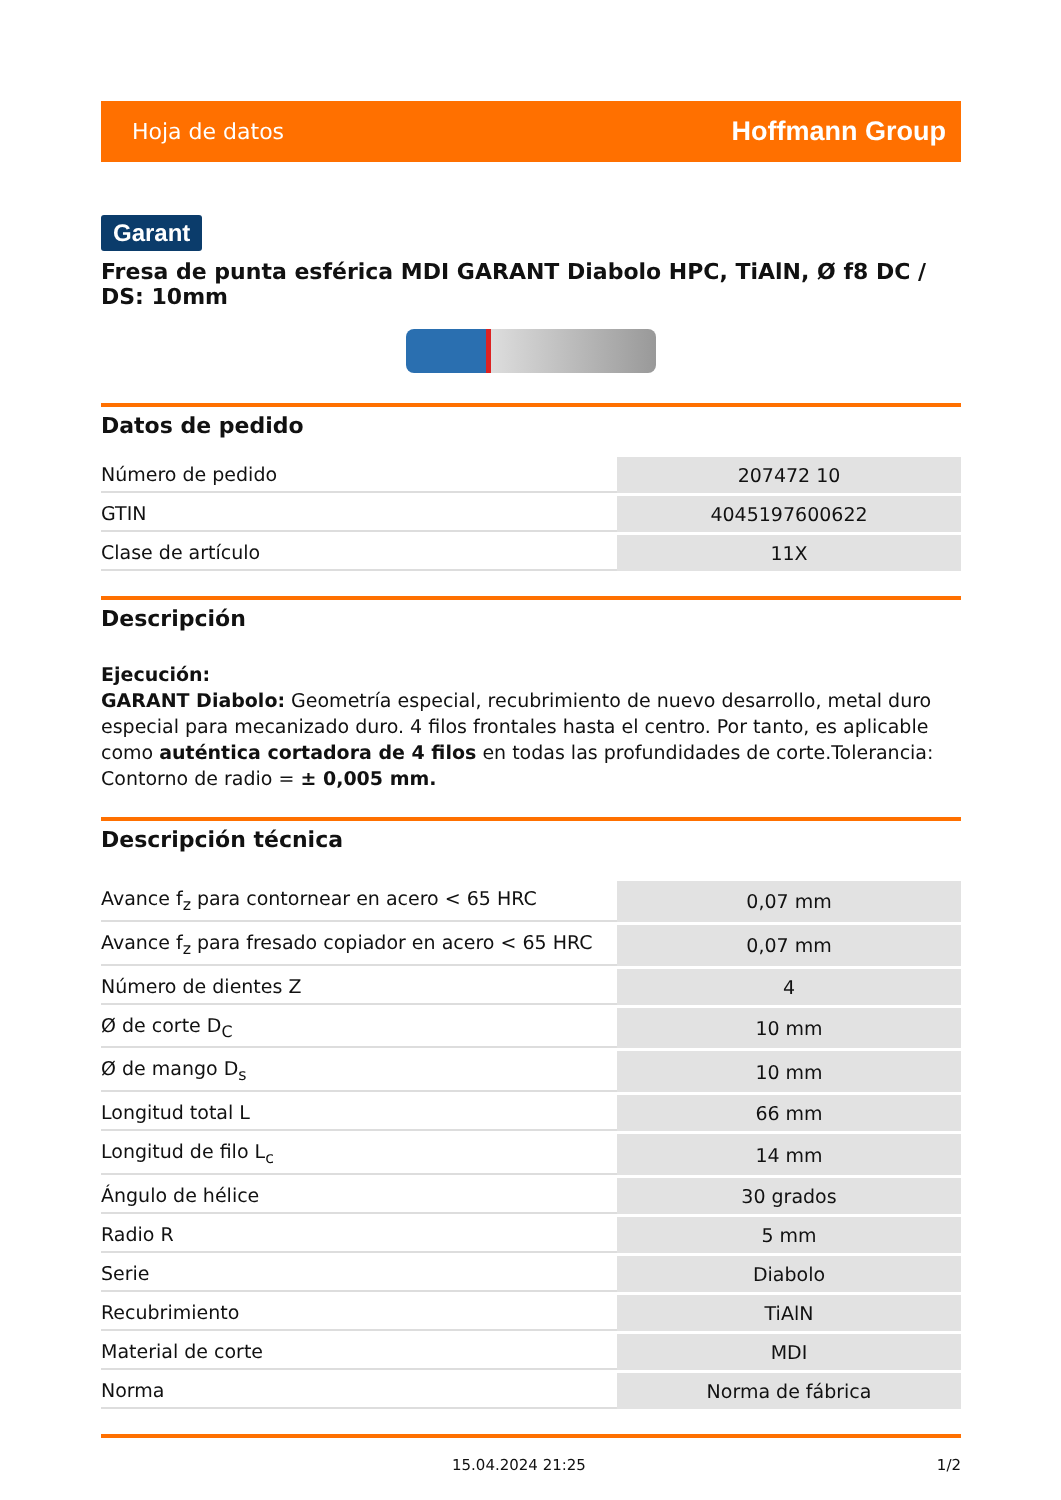Hoja de datos Hoffmann Group
Garant
Fresa de punta esférica MDI GARANT Diabolo HPC, TiAlN, Ø f8 DC / DS: 10mm
Datos de pedido
| Número de pedido | 207472 10 |
| GTIN | 4045197600622 |
| Clase de artículo | 11X |
Descripción
Ejecución:
GARANT Diabolo: Geometría especial, recubrimiento de nuevo desarrollo, metal duro especial para mecanizado duro. 4 filos frontales hasta el centro. Por tanto, es aplicable como auténtica cortadora de 4 filos en todas las profundidades de corte.Tolerancia: Contorno de radio = ± 0,005 mm.
Descripción técnica
| Avance f<sub>z</sub> para contornear en acero < 65 HRC | 0,07 mm |
| Avance f<sub>z</sub> para fresado copiador en acero < 65 HRC | 0,07 mm |
| Número de dientes Z | 4 |
| Ø de corte D<sub>C</sub> | 10 mm |
| Ø de mango D<sub>s</sub> | 10 mm |
| Longitud total L | 66 mm |
| Longitud de filo L<sub>c</sub> | 14 mm |
| Ángulo de hélice | 30 grados |
| Radio R | 5 mm |
| Serie | Diabolo |
| Recubrimiento | TiAlN |
| Material de corte | MDI |
| Norma | Norma de fábrica |
15.04.2024 21:25 1/2